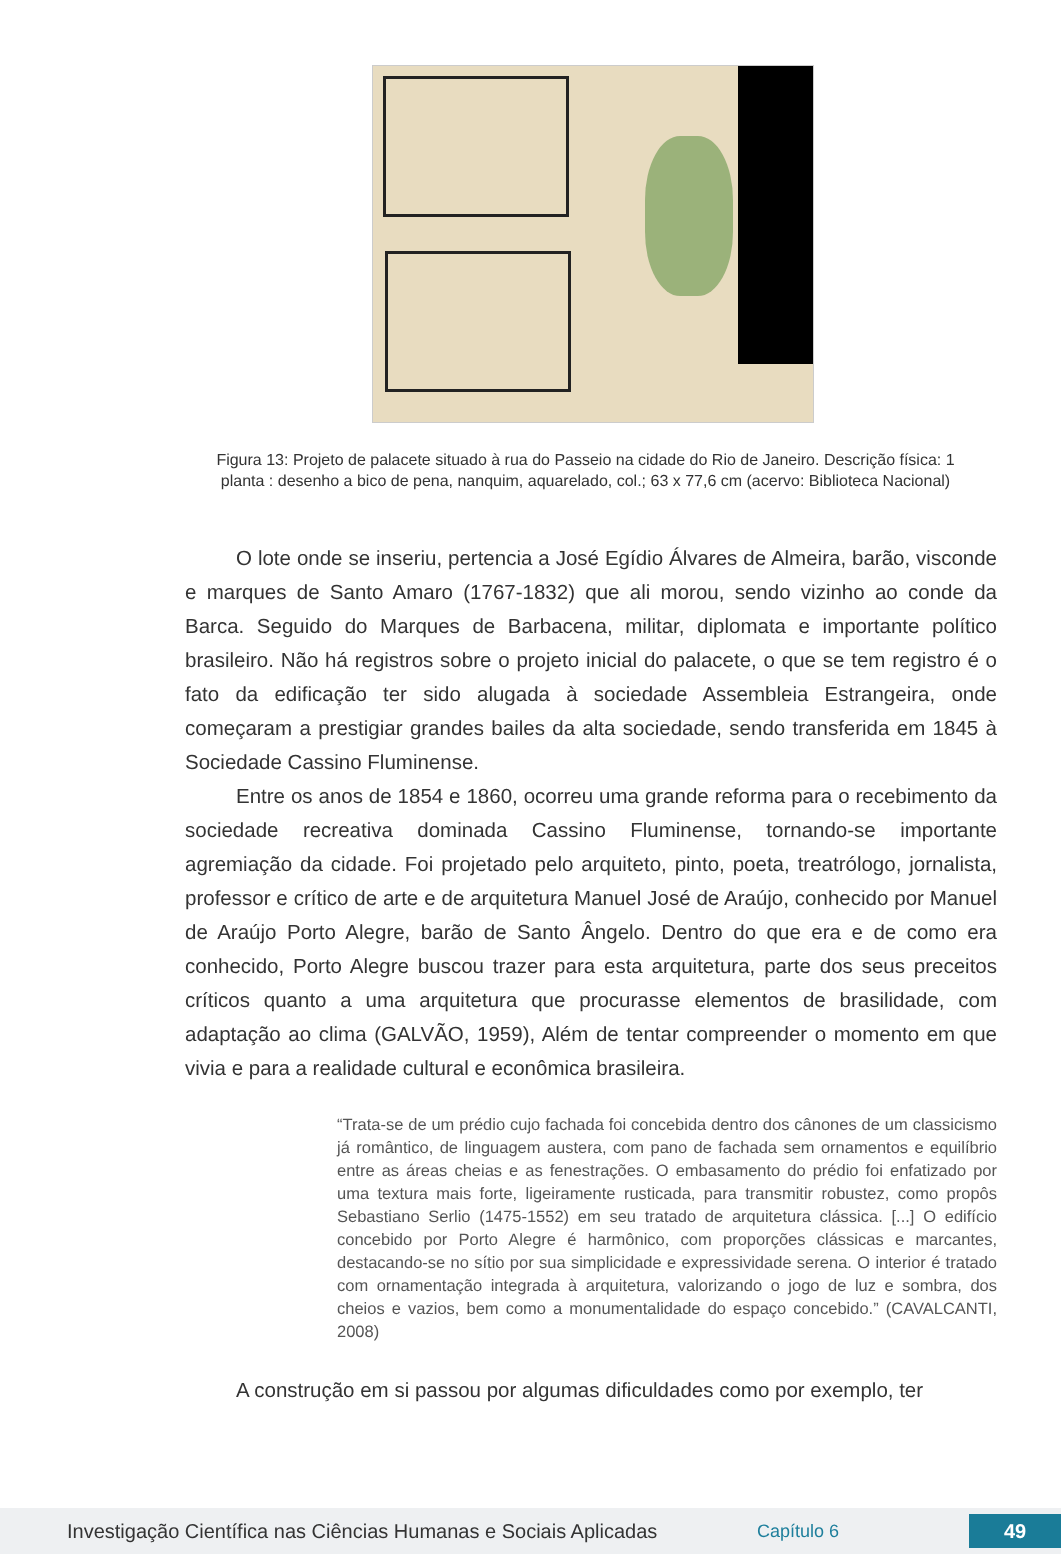Figura 13: Projeto de palacete situado à rua do Passeio na cidade do Rio de Janeiro. Descrição física: 1 planta : desenho a bico de pena, nanquim, aquarelado, col.; 63 x 77,6 cm (acervo: Biblioteca Nacional)
O lote onde se inseriu, pertencia a José Egídio Álvares de Almeira, barão, visconde e marques de Santo Amaro (1767-1832) que ali morou, sendo vizinho ao conde da Barca. Seguido do Marques de Barbacena, militar, diplomata e importante político brasileiro. Não há registros sobre o projeto inicial do palacete, o que se tem registro é o fato da edificação ter sido alugada à sociedade Assembleia Estrangeira, onde começaram a prestigiar grandes bailes da alta sociedade, sendo transferida em 1845 à Sociedade Cassino Fluminense.
Entre os anos de 1854 e 1860, ocorreu uma grande reforma para o recebimento da sociedade recreativa dominada Cassino Fluminense, tornando-se importante agremiação da cidade. Foi projetado pelo arquiteto, pinto, poeta, treatrólogo, jornalista, professor e crítico de arte e de arquitetura Manuel José de Araújo, conhecido por Manuel de Araújo Porto Alegre, barão de Santo Ângelo. Dentro do que era e de como era conhecido, Porto Alegre buscou trazer para esta arquitetura, parte dos seus preceitos críticos quanto a uma arquitetura que procurasse elementos de brasilidade, com adaptação ao clima (GALVÃO, 1959), Além de tentar compreender o momento em que vivia e para a realidade cultural e econômica brasileira.
“Trata-se de um prédio cujo fachada foi concebida dentro dos cânones de um classicismo já romântico, de linguagem austera, com pano de fachada sem ornamentos e equilíbrio entre as áreas cheias e as fenestrações. O embasamento do prédio foi enfatizado por uma textura mais forte, ligeiramente rusticada, para transmitir robustez, como propôs Sebastiano Serlio (1475-1552) em seu tratado de arquitetura clássica. [...] O edifício concebido por Porto Alegre é harmônico, com proporções clássicas e marcantes, destacando-se no sítio por sua simplicidade e expressividade serena. O interior é tratado com ornamentação integrada à arquitetura, valorizando o jogo de luz e sombra, dos cheios e vazios, bem como a monumentalidade do espaço concebido.” (CAVALCANTI, 2008)
A construção em si passou por algumas dificuldades como por exemplo, ter
Investigação Científica nas Ciências Humanas e Sociais Aplicadas Capítulo 6 49